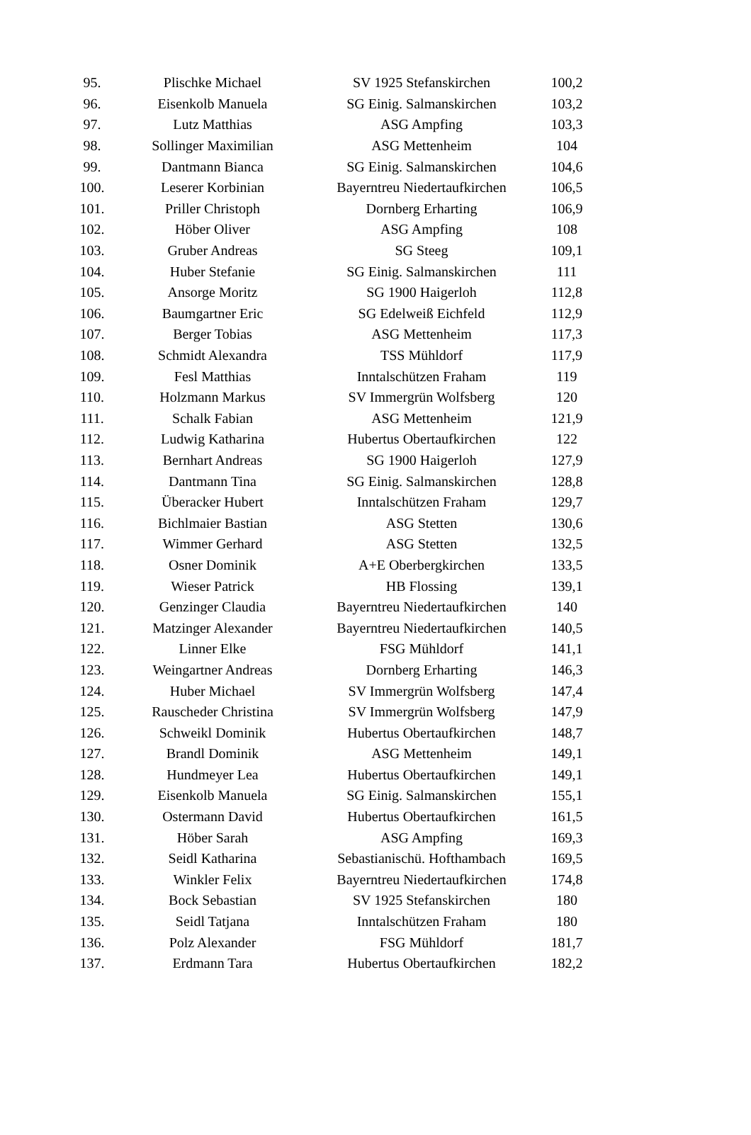| 95. | Plischke Michael | SV 1925 Stefanskirchen | 100,2 |
| 96. | Eisenkolb Manuela | SG Einig. Salmanskirchen | 103,2 |
| 97. | Lutz Matthias | ASG Ampfing | 103,3 |
| 98. | Sollinger Maximilian | ASG Mettenheim | 104 |
| 99. | Dantmann Bianca | SG Einig. Salmanskirchen | 104,6 |
| 100. | Leserer Korbinian | Bayerntreu Niedertaufkirchen | 106,5 |
| 101. | Priller Christoph | Dornberg Erharting | 106,9 |
| 102. | Höber Oliver | ASG Ampfing | 108 |
| 103. | Gruber Andreas | SG Steeg | 109,1 |
| 104. | Huber Stefanie | SG Einig. Salmanskirchen | 111 |
| 105. | Ansorge Moritz | SG 1900 Haigerloh | 112,8 |
| 106. | Baumgartner Eric | SG Edelweiß Eichfeld | 112,9 |
| 107. | Berger Tobias | ASG Mettenheim | 117,3 |
| 108. | Schmidt Alexandra | TSS Mühldorf | 117,9 |
| 109. | Fesl Matthias | Inntalschützen Fraham | 119 |
| 110. | Holzmann Markus | SV Immergrün Wolfsberg | 120 |
| 111. | Schalk Fabian | ASG Mettenheim | 121,9 |
| 112. | Ludwig Katharina | Hubertus Obertaufkirchen | 122 |
| 113. | Bernhart Andreas | SG 1900 Haigerloh | 127,9 |
| 114. | Dantmann Tina | SG Einig. Salmanskirchen | 128,8 |
| 115. | Überacker Hubert | Inntalschützen Fraham | 129,7 |
| 116. | Bichlmaier Bastian | ASG Stetten | 130,6 |
| 117. | Wimmer Gerhard | ASG Stetten | 132,5 |
| 118. | Osner Dominik | A+E Oberbergkirchen | 133,5 |
| 119. | Wieser Patrick | HB Flossing | 139,1 |
| 120. | Genzinger Claudia | Bayerntreu Niedertaufkirchen | 140 |
| 121. | Matzinger Alexander | Bayerntreu Niedertaufkirchen | 140,5 |
| 122. | Linner Elke | FSG Mühldorf | 141,1 |
| 123. | Weingartner Andreas | Dornberg Erharting | 146,3 |
| 124. | Huber Michael | SV Immergrün Wolfsberg | 147,4 |
| 125. | Rauscheder Christina | SV Immergrün Wolfsberg | 147,9 |
| 126. | Schweikl Dominik | Hubertus Obertaufkirchen | 148,7 |
| 127. | Brandl Dominik | ASG Mettenheim | 149,1 |
| 128. | Hundmeyer Lea | Hubertus Obertaufkirchen | 149,1 |
| 129. | Eisenkolb Manuela | SG Einig. Salmanskirchen | 155,1 |
| 130. | Ostermann David | Hubertus Obertaufkirchen | 161,5 |
| 131. | Höber Sarah | ASG Ampfing | 169,3 |
| 132. | Seidl Katharina | Sebastianischü. Hofthambach | 169,5 |
| 133. | Winkler Felix | Bayerntreu Niedertaufkirchen | 174,8 |
| 134. | Bock Sebastian | SV 1925 Stefanskirchen | 180 |
| 135. | Seidl Tatjana | Inntalschützen Fraham | 180 |
| 136. | Polz Alexander | FSG Mühldorf | 181,7 |
| 137. | Erdmann Tara | Hubertus Obertaufkirchen | 182,2 |